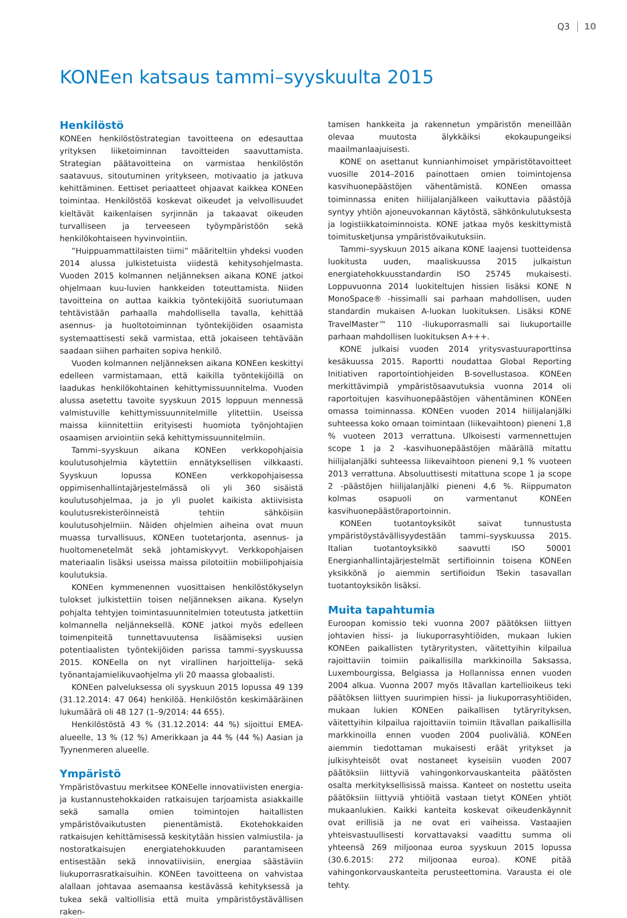Q3 10
KONEen katsaus tammi–syyskuulta 2015
Henkilöstö
KONEen henkilöstöstrategian tavoitteena on edesauttaa yrityksen liiketoiminnan tavoitteiden saavuttamista. Strategian päätavoitteina on varmistaa henkilöstön saatavuus, sitoutuminen yritykseen, motivaatio ja jatkuva kehittäminen. Eettiset periaatteet ohjaavat kaikkea KONEen toimintaa. Henkilöstöä koskevat oikeudet ja velvollisuudet kieltävät kaikenlaisen syrjinnän ja takaavat oikeuden turvalliseen ja terveeseen työympäristöön sekä henkilökohtaiseen hyvinvointiin.
”Huippuammattilaisten tiimi” määriteltiin yhdeksi vuoden 2014 alussa julkistetuista viidestä kehitysohjelmasta. Vuoden 2015 kolmannen neljänneksen aikana KONE jatkoi ohjelmaan kuu-luvien hankkeiden toteuttamista. Niiden tavoitteina on auttaa kaikkia työntekijöitä suoriutumaan tehtävistään parhaalla mahdollisella tavalla, kehittää asennus- ja huoltotoiminnan työntekijöiden osaamista systemaattisesti sekä varmistaa, että jokaiseen tehtävään saadaan siihen parhaiten sopiva henkilö.
Vuoden kolmannen neljänneksen aikana KONEen keskittyi edelleen varmistamaan, että kaikilla työntekijöillä on laadukas henkilökohtainen kehittymissuunnitelma. Vuoden alussa asetettu tavoite syyskuun 2015 loppuun mennessä valmistuville kehittymissuunnitelmille ylitettiin. Useissa maissa kiinnitettiin erityisesti huomiota työnjohtajien osaamisen arviointiin sekä kehittymissuunnitelmiin.
Tammi–syyskuun aikana KONEen verkkopohjaisia koulutusohjelmia käytettiin ennätyksellisen vilkkaasti. Syyskuun lopussa KONEen verkkopohjaisessa oppimisenhallintajärjestelmässä oli yli 360 sisäistä koulutusohjelmaa, ja jo yli puolet kaikista aktiivisista koulutusrekisteröinneistä tehtiin sähköisiin koulutusohjelmiin. Näiden ohjelmien aiheina ovat muun muassa turvallisuus, KONEen tuotetarjonta, asennus- ja huoltomenetelmät sekä johtamiskyvyt. Verkkopohjaisen materiaalin lisäksi useissa maissa pilotoitiin mobiilipohjaisia koulutuksia.
KONEen kymmenennen vuosittaisen henkilöstökyselyn tulokset julkistettiin toisen neljänneksen aikana. Kyselyn pohjalta tehtyjen toimintasuunnitelmien toteutusta jatkettiin kolmannella neljänneksellä. KONE jatkoi myös edelleen toimenpiteitä tunnettavuutensa lisäämiseksi uusien potentiaalisten työntekijöiden parissa tammi–syyskuussa 2015. KONEella on nyt virallinen harjoittelija- sekä työnantajamielikuvaohjelma yli 20 maassa globaalisti.
KONEen palveluksessa oli syyskuun 2015 lopussa 49 139 (31.12.2014: 47 064) henkilöä. Henkilöstön keskimääräinen lukumäärä oli 48 127 (1–9/2014: 44 655).
Henkilöstöstä 43 % (31.12.2014: 44 %) sijoittui EMEA-alueelle, 13 % (12 %) Amerikkaan ja 44 % (44 %) Aasian ja Tyynenmeren alueelle.
Ympäristö
Ympäristövastuu merkitsee KONEelle innovatiivisten energia- ja kustannustehokkaiden ratkaisujen tarjoamista asiakkaille sekä samalla omien toimintojen haitallisten ympäristövaikutusten pienentämistä. Ekotehokkaiden ratkaisujen kehittämisessä keskitytään hissien valmiustila- ja nostoratkaisujen energiatehokkuuden parantamiseen entisestään sekä innovatiivisiin, energiaa säästäviin liukuporrasratkaisuihin. KONEen tavoitteena on vahvistaa alallaan johtavaa asemaansa kestävässä kehityksessä ja tukea sekä valtiollisia että muita ympäristöystävällisen raken-
tamisen hankkeita ja rakennetun ympäristön meneillään olevaa muutosta älykkäiksi ekokaupungeiksi maailmanlaajuisesti.
KONE on asettanut kunnianhimoiset ympäristötavoitteet vuosille 2014–2016 painottaen omien toimintojensa kasvihuonepäästöjen vähentämistä. KONEen omassa toiminnassa eniten hiilijalanjälkeen vaikuttavia päästöjä syntyy yhtiön ajoneuvokannan käytöstä, sähkönkulutuksesta ja logistiikkatoiminnoista. KONE jatkaa myös keskittymistä toimitusketjunsa ympäristövaikutuksiin.
Tammi–syyskuun 2015 aikana KONE laajensi tuotteidensa luokitusta uuden, maaliskuussa 2015 julkaistun energiatehokkuusstandardin ISO 25745 mukaisesti. Loppuvuonna 2014 luokiteltujen hissien lisäksi KONE N MonoSpace® -hissimalli sai parhaan mahdollisen, uuden standardin mukaisen A-luokan luokituksen. Lisäksi KONE TravelMaster™ 110 -liukuporrasmalli sai liukuportaille parhaan mahdollisen luokituksen A+++.
KONE julkaisi vuoden 2014 yritysvastuuraporttinsa kesäkuussa 2015. Raportti noudattaa Global Reporting Initiativen raportointiohjeiden B-sovellustasoa. KONEen merkittävimpiä ympäristösaavutuksia vuonna 2014 oli raportoitujen kasvihuonepäästöjen vähentäminen KONEen omassa toiminnassa. KONEen vuoden 2014 hiilijalanjälki suhteessa koko omaan toimintaan (liikevaihtoon) pieneni 1,8 % vuoteen 2013 verrattuna. Ulkoisesti varmennettujen scope 1 ja 2 -kasvihuonepäästöjen määrällä mitattu hiilijalanjälki suhteessa liikevaihtoon pieneni 9,1 % vuoteen 2013 verrattuna. Absoluuttisesti mitattuna scope 1 ja scope 2 -päästöjen hiilijalanjälki pieneni 4,6 %. Riippumaton kolmas osapuoli on varmentanut KONEen kasvihuonepäästöraportoinnin.
KONEen tuotantoyksiköt saivat tunnustusta ympäristöystävällisyydestään tammi–syyskuussa 2015. Italian tuotantoyksikkö saavutti ISO 50001 Energianhallintajärjestelmät sertifioinnin toisena KONEen yksikkönä jo aiemmin sertifioidun Tšekin tasavallan tuotantoyksikön lisäksi.
Muita tapahtumia
Euroopan komissio teki vuonna 2007 päätöksen liittyen johtavien hissi- ja liukuporrasyhtiöiden, mukaan lukien KONEen paikallisten tytäryritysten, väitettyihin kilpailua rajoittaviin toimiin paikallisilla markkinoilla Saksassa, Luxembourgissa, Belgiassa ja Hollannissa ennen vuoden 2004 alkua. Vuonna 2007 myös Itävallan kartellioikeus teki päätöksen liittyen suurimpien hissi- ja liukuporrasyhtiöiden, mukaan lukien KONEen paikallisen tytäryrityksen, väitettyihin kilpailua rajoittaviin toimiin Itävallan paikallisilla markkinoilla ennen vuoden 2004 puoliväliä. KONEen aiemmin tiedottaman mukaisesti eräät yritykset ja julkisyhteisöt ovat nostaneet kyseisiin vuoden 2007 päätöksiin liittyviä vahingonkorvauskanteita päätösten osalta merkityksellisissä maissa. Kanteet on nostettu useita päätöksiin liittyviä yhtiöitä vastaan tietyt KONEen yhtiöt mukaanlukien. Kaikki kanteita koskevat oikeudenkäynnit ovat erillisiä ja ne ovat eri vaiheissa. Vastaajien yhteisvastuullisesti korvattavaksi vaadittu summa oli yhteensä 269 miljoonaa euroa syyskuun 2015 lopussa (30.6.2015: 272 miljoonaa euroa). KONE pitää vahingonkorvauskanteita perusteettomina. Varausta ei ole tehty.